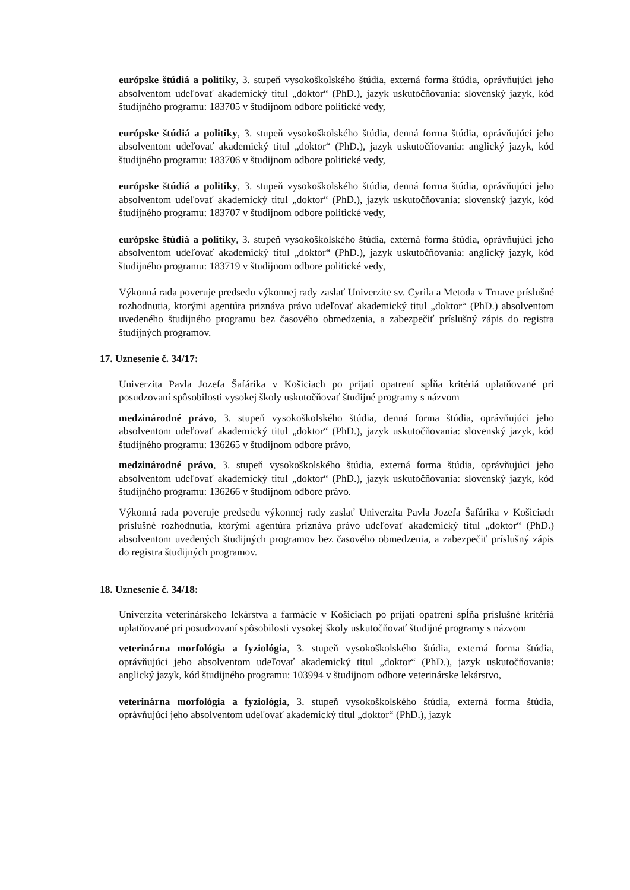európske štúdiá a politiky, 3. stupeň vysokoškolského štúdia, externá forma štúdia, oprávňujúci jeho absolventom udeľovať akademický titul „doktor“ (PhD.), jazyk uskutočňovania: slovenský jazyk, kód študijného programu: 183705 v študijnom odbore politické vedy,
európske štúdiá a politiky, 3. stupeň vysokoškolského štúdia, denná forma štúdia, oprávňujúci jeho absolventom udeľovať akademický titul „doktor“ (PhD.), jazyk uskutočňovania: anglický jazyk, kód študijného programu: 183706 v študijnom odbore politické vedy,
európske štúdiá a politiky, 3. stupeň vysokoškolského štúdia, denná forma štúdia, oprávňujúci jeho absolventom udeľovať akademický titul „doktor“ (PhD.), jazyk uskutočňovania: slovenský jazyk, kód študijného programu: 183707 v študijnom odbore politické vedy,
európske štúdiá a politiky, 3. stupeň vysokoškolského štúdia, externá forma štúdia, oprávňujúci jeho absolventom udeľovať akademický titul „doktor“ (PhD.), jazyk uskutočňovania: anglický jazyk, kód študijného programu: 183719 v študijnom odbore politické vedy,
Výkonná rada poveruje predsedu výkonnej rady zaslať Univerzite sv. Cyrila a Metoda v Trnave príslušné rozhodnutia, ktorými agentúra priznáva právo udeľovať akademický titul „doktor“ (PhD.) absolventom uvedeného študijného programu bez časového obmedzenia, a zabezpečiť príslušný zápis do registra študijných programov.
17. Uznesenie č. 34/17:
Univerzita Pavla Jozefa Šafárika v Košiciach po prijatí opatrení spĺňa kritériá uplatňované pri posudzovaní spôsobilosti vysokej školy uskutočňovať študijné programy s názvom
medzinárodné právo, 3. stupeň vysokoškolského štúdia, denná forma štúdia, oprávňujúci jeho absolventom udeľovať akademický titul „doktor“ (PhD.), jazyk uskutočňovania: slovenský jazyk, kód študijného programu: 136265 v študijnom odbore právo,
medzinárodné právo, 3. stupeň vysokoškolského štúdia, externá forma štúdia, oprávňujúci jeho absolventom udeľovať akademický titul „doktor“ (PhD.), jazyk uskutočňovania: slovenský jazyk, kód študijného programu: 136266 v študijnom odbore právo.
Výkonná rada poveruje predsedu výkonnej rady zaslať Univerzita Pavla Jozefa Šafárika v Košiciach príslušné rozhodnutia, ktorými agentúra priznáva právo udeľovať akademický titul „doktor“ (PhD.) absolventom uvedených študijných programov bez časového obmedzenia, a zabezpečiť príslušný zápis do registra študijných programov.
18. Uznesenie č. 34/18:
Univerzita veterinárskeho lekárstva a farmácie v Košiciach po prijatí opatrení spĺňa príslušné kritériá uplatňované pri posudzovaní spôsobilosti vysokej školy uskutočňovať študijné programy s názvom
veterinárna morfológia a fyziológia, 3. stupeň vysokoškolského štúdia, externá forma štúdia, oprávňujúci jeho absolventom udeľovať akademický titul „doktor“ (PhD.), jazyk uskutočňovania: anglický jazyk, kód študijného programu: 103994 v študijnom odbore veterinárske lekárstvo,
veterinárna morfológia a fyziológia, 3. stupeň vysokoškolského štúdia, externá forma štúdia, oprávňujúci jeho absolventom udeľovať akademický titul „doktor“ (PhD.), jazyk